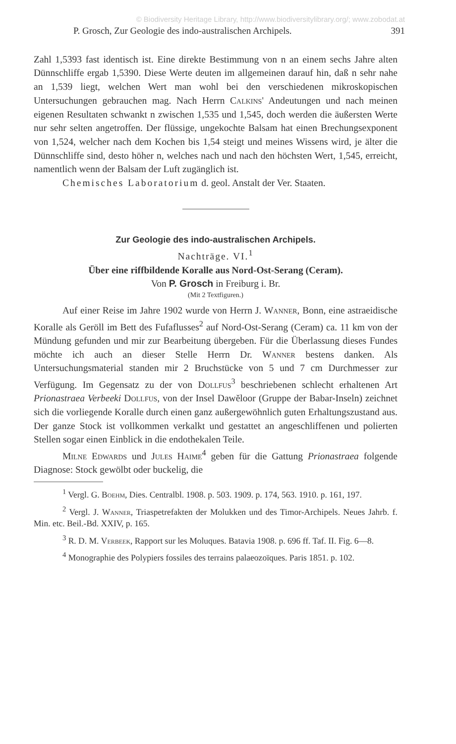© Biodiversity Heritage Library, http://www.biodiversitylibrary.org/; www.zobodat.at
P. Grosch, Zur Geologie des indo-australischen Archipels. 391
Zahl 1,5393 fast identisch ist. Eine direkte Bestimmung von n an einem sechs Jahre alten Dünnschliffe ergab 1,5390. Diese Werte deuten im allgemeinen darauf hin, daß n sehr nahe an 1,539 liegt, welchen Wert man wohl bei den verschiedenen mikroskopischen Untersuchungen gebrauchen mag. Nach Herrn Calkins' Andeutungen und nach meinen eigenen Resultaten schwankt n zwischen 1,535 und 1,545, doch werden die äußersten Werte nur sehr selten angetroffen. Der flüssige, ungekochte Balsam hat einen Brechungsexponent von 1,524, welcher nach dem Kochen bis 1,54 steigt und meines Wissens wird, je älter die Dünnschliffe sind, desto höher n, welches nach und nach den höchsten Wert, 1,545, erreicht, namentlich wenn der Balsam der Luft zugänglich ist.
Chemisches Laboratorium d. geol. Anstalt der Ver. Staaten.
Zur Geologie des indo-australischen Archipels.
Nachträge. VI.<sup>1</sup>
Über eine riffbildende Koralle aus Nord-Ost-Serang (Ceram).
Von P. Grosch in Freiburg i. Br.
(Mit 2 Textfiguren.)
Auf einer Reise im Jahre 1902 wurde von Herrn J. Wanner, Bonn, eine astraeidische Koralle als Geröll im Bett des Fufaflusses<sup>2</sup> auf Nord-Ost-Serang (Ceram) ca. 11 km von der Mündung gefunden und mir zur Bearbeitung übergeben. Für die Überlassung dieses Fundes möchte ich auch an dieser Stelle Herrn Dr. Wanner bestens danken. Als Untersuchungsmaterial standen mir 2 Bruchstücke von 5 und 7 cm Durchmesser zur Verfügung. Im Gegensatz zu der von Dollfus<sup>3</sup> beschriebenen schlecht erhaltenen Art Prionastraea Verbeeki Dollfus, von der Insel Dawĕloor (Gruppe der Babar-Inseln) zeichnet sich die vorliegende Koralle durch einen ganz außergewöhnlich guten Erhaltungszustand aus. Der ganze Stock ist vollkommen verkalkt und gestattet an angeschliffenen und polierten Stellen sogar einen Einblick in die endothekalen Teile.
Milne Edwards und Jules Haime<sup>4</sup> geben für die Gattung Prionastraea folgende Diagnose: Stock gewölbt oder buckelig, die
<sup>1</sup> Vergl. G. Boehm, Dies. Centralbl. 1908. p. 503. 1909. p. 174, 563. 1910. p. 161, 197.
<sup>2</sup> Vergl. J. Wanner, Triaspetrefakten der Molukken und des Timor-Archipels. Neues Jahrb. f. Min. etc. Beil.-Bd. XXIV, p. 165.
<sup>3</sup> R. D. M. Verbeek, Rapport sur les Moluques. Batavia 1908. p. 696 ff. Taf. II. Fig. 6—8.
<sup>4</sup> Monographie des Polypiers fossiles des terrains palaeozoïques. Paris 1851. p. 102.